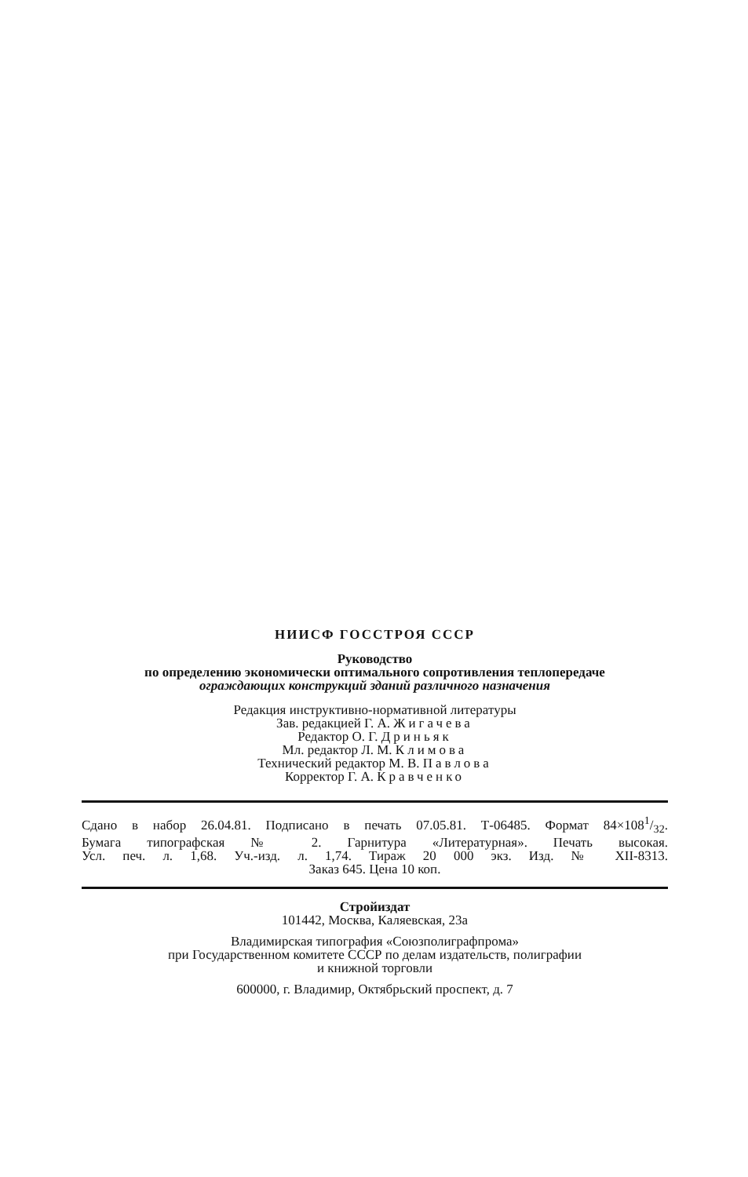НИИСФ ГОССТРОЯ СССР
Руководство
по определению экономически оптимального сопротивления теплопередаче
ограждающих конструкций зданий различного назначения
Редакция инструктивно-нормативной литературы
Зав. редакцией Г. А. Жигачева
Редактор О. Г. Дриньяк
Мл. редактор Л. М. Климова
Технический редактор М. В. Павлова
Корректор Г. А. Кравченко
Сдано в набор 26.04.81. Подписано в печать 07.05.81. Т-06485. Формат 84×1081/32.
Бумага типографская № 2. Гарнитура «Литературная». Печать высокая.
Усл. печ. л. 1,68. Уч.-изд. л. 1,74. Тираж 20 000 экз. Изд. № XII-8313.
Заказ 645. Цена 10 коп.
Стройиздат
101442, Москва, Каляевская, 23а
Владимирская типография «Союзполиграфпрома»
при Государственном комитете СССР по делам издательств, полиграфии
и книжной торговли
600000, г. Владимир, Октябрьский проспект, д. 7